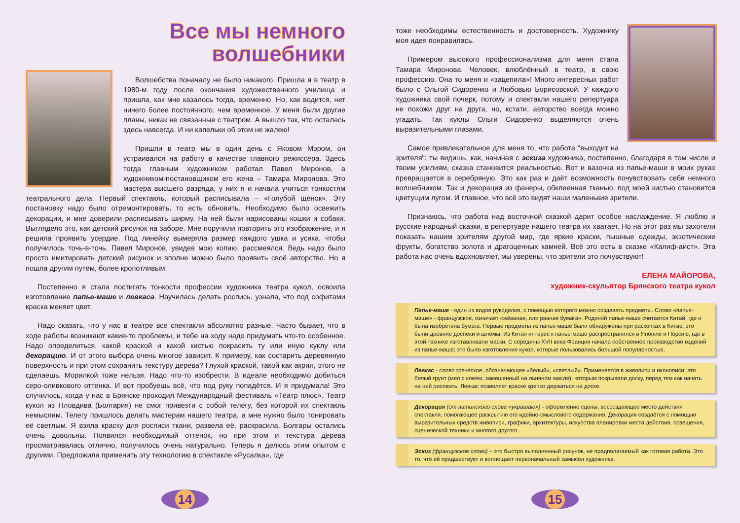Все мы немного волшебники
Волшебства поначалу не было никакого. Пришла я в театр в 1980-м году после окончания художественного училища и пришла, как мне казалось тогда, временно. Но, как водится, нет ничего более постоянного, чем временное. У меня были другие планы, никак не связанные с театром. А вышло так, что осталась здесь навсегда. И ни капельки об этом не жалею!
Пришли в театр мы в один день с Яковом Мэром, он устраивался на работу в качестве главного режиссёра. Здесь тогда главным художником работал Павел Миронов, а художником-постановщиком его жена – Тамара Миронова. Это мастера высшего разряда, у них я и начала учиться тонкостям театрального дела. Первый спектакль, который расписывала – «Голубой щенок». Эту постановку надо было отремонтировать, то есть обновить. Необходимо было освежить декорации, и мне доверили расписывать ширму. На ней были нарисованы кошки и собаки. Выглядело это, как детский рисунок на заборе. Мне поручили повторить это изображение, и я решила проявить усердие. Под линейку вымеряла размер каждого ушка и усика, чтобы получилось точь-в-точь. Павел Миронов, увидев мою копию, рассмеялся. Ведь надо было просто имитировать детский рисунок и вполне можно было проявить своё авторство. Но я пошла другим путём, более кропотливым.
Постепенно я стала постигать тонкости профессии художника театра кукол, освоила изготовление папье-маше и левкаса. Научилась делать роспись, узнала, что под софитами краска меняет цвет.
Надо сказать, что у нас в театре все спектакли абсолютно разные. Часто бывает, что в ходе работы возникают какие-то проблемы, и тебе на ходу надо придумать что-то особенное. Надо определиться, какой краской и какой кистью покрасить ту или иную куклу или декорацию. И от этого выбора очень многое зависит. К примеру, как состарить деревянную поверхность и при этом сохранить текстуру дерева? Глухой краской, такой как акрил, этого не сделаешь. Морилкой тоже нельзя. Надо что-то изобрести. В идеале необходимо добиться серо-оливкового оттенка. И вот пробуешь всё, что под руку попадётся. И я придумала! Это случилось, когда у нас в Брянске проходил Международный фестиваль «Театр плюс». Театр кукол из Пловдива (Болгария) не смог привезти с собой телегу, без которой их спектакль немыслим. Телегу пришлось делать мастерам нашего театра, а мне нужно было тонировать её светлым. Я взяла краску для росписи ткани, развела её, раскрасила. Болгары остались очень довольны. Появился необходимый оттенок, но при этом и текстура дерева просматривалась отлично, получилось очень натурально. Теперь я делюсь этим опытом с другими. Предложила применить эту технологию в спектакле «Русалка», где
14
тоже необходимы естественность и достоверность. Художнику моя идея понравилась.
Примером высокого профессионализма для меня стала Тамара Миронова. Человек, влюблённый в театр, в свою профессию. Она то меня и «зацепила»! Много интересных работ было с Ольгой Сидоренко и Любовью Борисовской. У каждого художника свой почерк, потому и спектакли нашего репертуара не похожи друг на друга, но, кстати, авторство всегда можно угадать. Так куклы Ольги Сидоренко выделяются очень выразительными глазами.
Самое привлекательное для меня то, что работа "выходит на зрителя": ты видишь, как, начиная с эскиза художника, постепенно, благодаря в том числе и твоим усилиям, сказка становится реальностью. Вот и вазочка из папье-маше в моих руках превращается в серебряную. Это как раз и даёт возможность почувствовать себя немного волшебником. Так и декорация из фанеры, обклеенная тканью, под моей кистью становится цветущим лугом. И главное, что всё это видят наши маленькие зрители.
Признаюсь, что работа над восточной сказкой дарит особое наслаждение. Я люблю и русские народный сказки, в репертуаре нашего театра их хватает. Но на этот раз мы захотели показать нашим зрителям другой мир, где яркие краски, пышные одежды, экзотические фрукты, богатство золота и драгоценных камней. Всё это есть в сказке «Калиф-аист». Эта работа нас очень вдохновляет, мы уверены, что зрители это почувствуют!
ЕЛЕНА МАЙОРОВА,
художник-скульптор Брянского театра кукол
Папье-маше - один из видов рукоделия, с помощью которого можно создавать предметы. Слово «папье-маше» - французское, означает «жёваная, или рваная бумага». Родиной папье-маше считается Китай, где и была изобретена бумага. Первые предметы из папье-маше были обнаружены при раскопках в Китае, это были древние доспехи и шлемы. Из Китая интерес к папье-маше распространился в Японию и Персию, где в этой технике изготавливали маски. С середины XVII века Франция начала собственное производство изделий из папье-маше; это было изготовление кукол, которые пользовались большой популярностью.
Левкас - слово греческое, обозначающее «белый», «светлый». Применяется в живописи и иконописи, это белый грунт (мел с клеем, замешенный на льняном масле), которым покрывали доску, перед тем как начать на ней рисовать. Левкас позволяет краске крепко держаться на доске.
Декорация (от латинского слова «украшаю») - оформление сцены, воссоздающее место действия спектакля, помогающее раскрытию его идейно-смыслового содержания. Декорация создаётся с помощью выразительных средств живописи, графики, архитектуры, искусства планировки места действия, освещения, сценической техники и многого другого.
Эскиз (французское слово) – это быстро выполненный рисунок, не предполагаемый как готовая работа. Это то, что ей предшествует и воплощает первоначальный замысел художника.
15